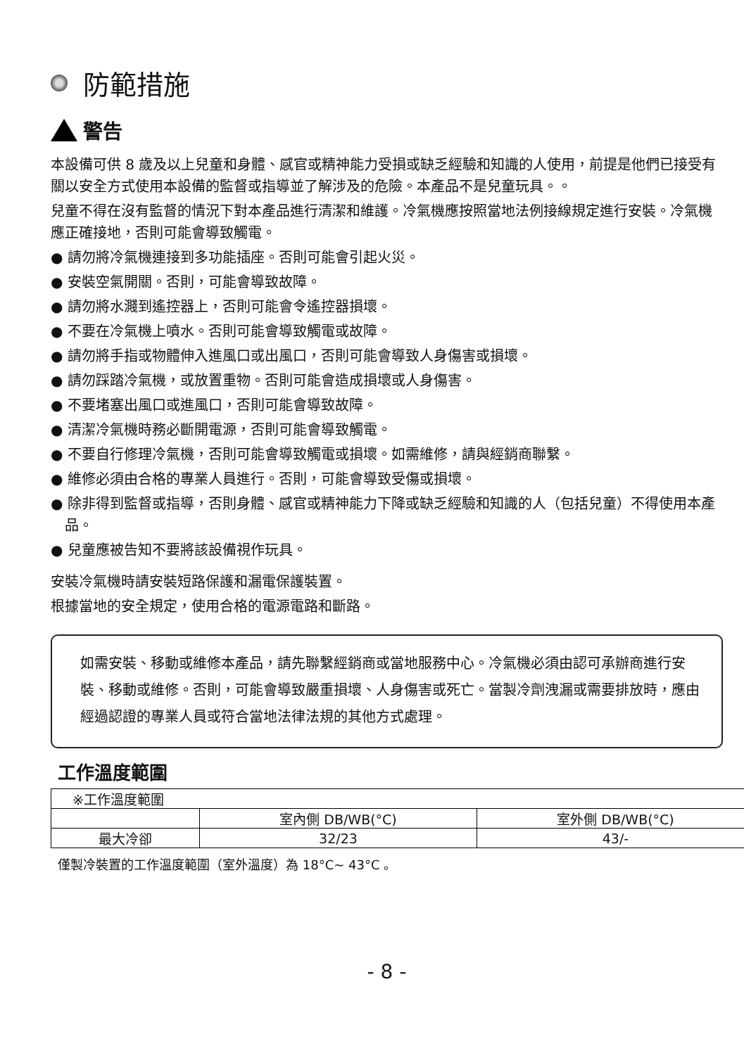防範措施
警告
本設備可供 8 歲及以上兒童和身體、感官或精神能力受損或缺乏經驗和知識的人使用，前提是他們已接受有關以安全方式使用本設備的監督或指導並了解涉及的危險。本產品不是兒童玩具。。
兒童不得在沒有監督的情況下對本產品進行清潔和維護。冷氣機應按照當地法例接線規定進行安裝。冷氣機應正確接地，否則可能會導致觸電。
● 請勿將冷氣機連接到多功能插座。否則可能會引起火災。
● 安裝空氣開關。否則，可能會導致故障。
● 請勿將水濺到遙控器上，否則可能會令遙控器損壞。
● 不要在冷氣機上噴水。否則可能會導致觸電或故障。
● 請勿將手指或物體伸入進風口或出風口，否則可能會導致人身傷害或損壞。
● 請勿踩踏冷氣機，或放置重物。否則可能會造成損壞或人身傷害。
● 不要堵塞出風口或進風口，否則可能會導致故障。
● 清潔冷氣機時務必斷開電源，否則可能會導致觸電。
● 不要自行修理冷氣機，否則可能會導致觸電或損壞。如需維修，請與經銷商聯繫。
● 維修必須由合格的專業人員進行。否則，可能會導致受傷或損壞。
● 除非得到監督或指導，否則身體、感官或精神能力下降或缺乏經驗和知識的人（包括兒童）不得使用本產品。
● 兒童應被告知不要將該設備視作玩具。
安裝冷氣機時請安裝短路保護和漏電保護裝置。
根據當地的安全規定，使用合格的電源電路和斷路。
如需安裝、移動或維修本產品，請先聯繫經銷商或當地服務中心。冷氣機必須由認可承辦商進行安裝、移動或維修。否則，可能會導致嚴重損壞、人身傷害或死亡。當製冷劑洩漏或需要排放時，應由經過認證的專業人員或符合當地法律法規的其他方式處理。
工作溫度範圍
| ※工作溫度範圍 | | |
| | 室內側 DB/WB(°C) | 室外側 DB/WB(°C) |
| 最大冷卻 | 32/23 | 43/- |
僅製冷裝置的工作溫度範圍（室外溫度）為 18°C~ 43°C 。
- 8 -